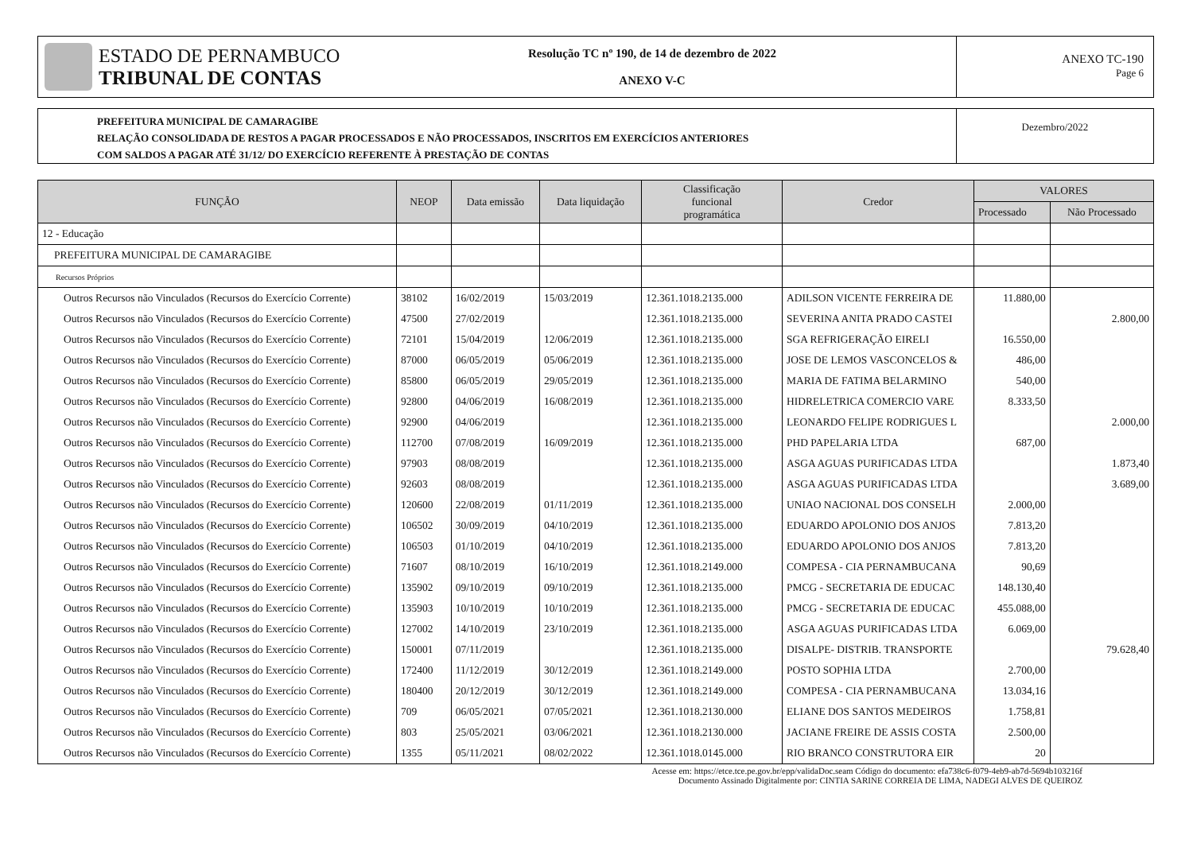ESTADO DE PERNAMBUCO
TRIBUNAL DE CONTAS
Resolução TC nº 190, de 14 de dezembro de 2022
ANEXO V-C
ANEXO TC-190
Page 6
PREFEITURA MUNICIPAL DE CAMARAGIBE
RELAÇÃO CONSOLIDADA DE RESTOS A PAGAR PROCESSADOS E NÃO PROCESSADOS, INSCRITOS EM EXERCÍCIOS ANTERIORES
COM SALDOS A PAGAR ATÉ 31/12/ DO EXERCÍCIO REFERENTE À PRESTAÇÃO DE CONTAS
Dezembro/2022
| FUNÇÃO | NEOP | Data emissão | Data liquidação | Classificação funcional programática | Credor | VALORES | |
| --- | --- | --- | --- | --- | --- | --- | --- |
| | | | | | | Processado | Não Processado |
| 12 - Educação | | | | | | | |
| PREFEITURA MUNICIPAL DE CAMARAGIBE | | | | | | | |
| Recursos Próprios | | | | | | | |
| Outros Recursos não Vinculados (Recursos do Exercício Corrente) | 38102 | 16/02/2019 | 15/03/2019 | 12.361.1018.2135.000 | ADILSON VICENTE FERREIRA DE | 11.880,00 | |
| Outros Recursos não Vinculados (Recursos do Exercício Corrente) | 47500 | 27/02/2019 | | 12.361.1018.2135.000 | SEVERINA ANITA PRADO CASTEI | | 2.800,00 |
| Outros Recursos não Vinculados (Recursos do Exercício Corrente) | 72101 | 15/04/2019 | 12/06/2019 | 12.361.1018.2135.000 | SGA REFRIGERAÇÃO EIRELI | 16.550,00 | |
| Outros Recursos não Vinculados (Recursos do Exercício Corrente) | 87000 | 06/05/2019 | 05/06/2019 | 12.361.1018.2135.000 | JOSE DE LEMOS VASCONCELOS & | 486,00 | |
| Outros Recursos não Vinculados (Recursos do Exercício Corrente) | 85800 | 06/05/2019 | 29/05/2019 | 12.361.1018.2135.000 | MARIA DE FATIMA BELARMINO | 540,00 | |
| Outros Recursos não Vinculados (Recursos do Exercício Corrente) | 92800 | 04/06/2019 | 16/08/2019 | 12.361.1018.2135.000 | HIDRELETRICA COMERCIO VARE | 8.333,50 | |
| Outros Recursos não Vinculados (Recursos do Exercício Corrente) | 92900 | 04/06/2019 | | 12.361.1018.2135.000 | LEONARDO FELIPE RODRIGUES L | | 2.000,00 |
| Outros Recursos não Vinculados (Recursos do Exercício Corrente) | 112700 | 07/08/2019 | 16/09/2019 | 12.361.1018.2135.000 | PHD PAPELARIA LTDA | 687,00 | |
| Outros Recursos não Vinculados (Recursos do Exercício Corrente) | 97903 | 08/08/2019 | | 12.361.1018.2135.000 | ASGA AGUAS PURIFICADAS LTDA | | 1.873,40 |
| Outros Recursos não Vinculados (Recursos do Exercício Corrente) | 92603 | 08/08/2019 | | 12.361.1018.2135.000 | ASGA AGUAS PURIFICADAS LTDA | | 3.689,00 |
| Outros Recursos não Vinculados (Recursos do Exercício Corrente) | 120600 | 22/08/2019 | 01/11/2019 | 12.361.1018.2135.000 | UNIAO NACIONAL DOS CONSELH | 2.000,00 | |
| Outros Recursos não Vinculados (Recursos do Exercício Corrente) | 106502 | 30/09/2019 | 04/10/2019 | 12.361.1018.2135.000 | EDUARDO APOLONIO DOS ANJOS | 7.813,20 | |
| Outros Recursos não Vinculados (Recursos do Exercício Corrente) | 106503 | 01/10/2019 | 04/10/2019 | 12.361.1018.2135.000 | EDUARDO APOLONIO DOS ANJOS | 7.813,20 | |
| Outros Recursos não Vinculados (Recursos do Exercício Corrente) | 71607 | 08/10/2019 | 16/10/2019 | 12.361.1018.2149.000 | COMPESA - CIA PERNAMBUCANA | 90,69 | |
| Outros Recursos não Vinculados (Recursos do Exercício Corrente) | 135902 | 09/10/2019 | 09/10/2019 | 12.361.1018.2135.000 | PMCG - SECRETARIA DE EDUCAC | 148.130,40 | |
| Outros Recursos não Vinculados (Recursos do Exercício Corrente) | 135903 | 10/10/2019 | 10/10/2019 | 12.361.1018.2135.000 | PMCG - SECRETARIA DE EDUCAC | 455.088,00 | |
| Outros Recursos não Vinculados (Recursos do Exercício Corrente) | 127002 | 14/10/2019 | 23/10/2019 | 12.361.1018.2135.000 | ASGA AGUAS PURIFICADAS LTDA | 6.069,00 | |
| Outros Recursos não Vinculados (Recursos do Exercício Corrente) | 150001 | 07/11/2019 | | 12.361.1018.2135.000 | DISALPE- DISTRIB. TRANSPORTE | | 79.628,40 |
| Outros Recursos não Vinculados (Recursos do Exercício Corrente) | 172400 | 11/12/2019 | 30/12/2019 | 12.361.1018.2149.000 | POSTO SOPHIA LTDA | 2.700,00 | |
| Outros Recursos não Vinculados (Recursos do Exercício Corrente) | 180400 | 20/12/2019 | 30/12/2019 | 12.361.1018.2149.000 | COMPESA - CIA PERNAMBUCANA | 13.034,16 | |
| Outros Recursos não Vinculados (Recursos do Exercício Corrente) | 709 | 06/05/2021 | 07/05/2021 | 12.361.1018.2130.000 | ELIANE DOS SANTOS MEDEIROS | 1.758,81 | |
| Outros Recursos não Vinculados (Recursos do Exercício Corrente) | 803 | 25/05/2021 | 03/06/2021 | 12.361.1018.2130.000 | JACIANE FREIRE DE ASSIS COSTA | 2.500,00 | |
| Outros Recursos não Vinculados (Recursos do Exercício Corrente) | 1355 | 05/11/2021 | 08/02/2022 | 12.361.1018.0145.000 | RIO BRANCO CONSTRUTORA EIR | 20 | |
Acesse em: https://etce.tce.pe.gov.br/epp/validaDoc.seam Código do documento: efa738c6-f079-4eb9-ab7d-5694b103216f
Documento Assinado Digitalmente por: CINTIA SARINE CORREIA DE LIMA, NADEGI ALVES DE QUEIROZ